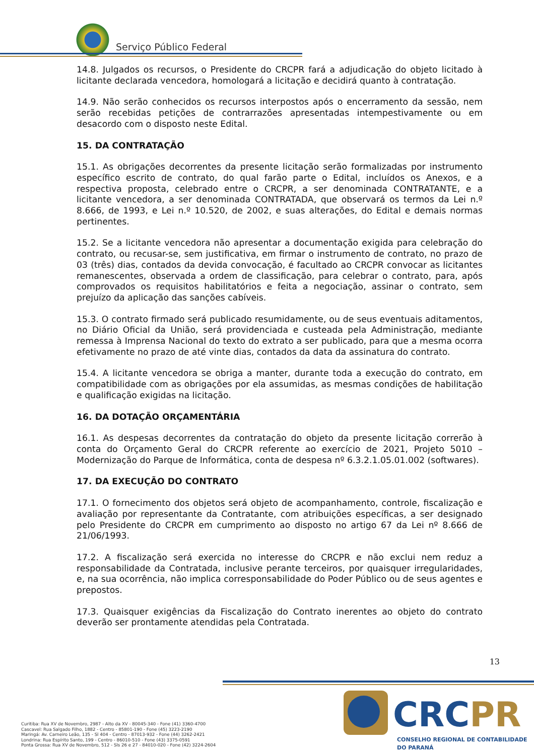Serviço Público Federal
14.8. Julgados os recursos, o Presidente do CRCPR fará a adjudicação do objeto licitado à licitante declarada vencedora, homologará a licitação e decidirá quanto à contratação.
14.9. Não serão conhecidos os recursos interpostos após o encerramento da sessão, nem serão recebidas petições de contrarrazões apresentadas intempestivamente ou em desacordo com o disposto neste Edital.
15. DA CONTRATAÇÃO
15.1. As obrigações decorrentes da presente licitação serão formalizadas por instrumento específico escrito de contrato, do qual farão parte o Edital, incluídos os Anexos, e a respectiva proposta, celebrado entre o CRCPR, a ser denominada CONTRATANTE, e a licitante vencedora, a ser denominada CONTRATADA, que observará os termos da Lei n.º 8.666, de 1993, e Lei n.º 10.520, de 2002, e suas alterações, do Edital e demais normas pertinentes.
15.2. Se a licitante vencedora não apresentar a documentação exigida para celebração do contrato, ou recusar-se, sem justificativa, em firmar o instrumento de contrato, no prazo de 03 (três) dias, contados da devida convocação, é facultado ao CRCPR convocar as licitantes remanescentes, observada a ordem de classificação, para celebrar o contrato, para, após comprovados os requisitos habilitatórios e feita a negociação, assinar o contrato, sem prejuízo da aplicação das sanções cabíveis.
15.3. O contrato firmado será publicado resumidamente, ou de seus eventuais aditamentos, no Diário Oficial da União, será providenciada e custeada pela Administração, mediante remessa à Imprensa Nacional do texto do extrato a ser publicado, para que a mesma ocorra efetivamente no prazo de até vinte dias, contados da data da assinatura do contrato.
15.4. A licitante vencedora se obriga a manter, durante toda a execução do contrato, em compatibilidade com as obrigações por ela assumidas, as mesmas condições de habilitação e qualificação exigidas na licitação.
16. DA DOTAÇÃO ORÇAMENTÁRIA
16.1. As despesas decorrentes da contratação do objeto da presente licitação correrão à conta do Orçamento Geral do CRCPR referente ao exercício de 2021, Projeto 5010 – Modernização do Parque de Informática, conta de despesa nº 6.3.2.1.05.01.002 (softwares).
17. DA EXECUÇÃO DO CONTRATO
17.1. O fornecimento dos objetos será objeto de acompanhamento, controle, fiscalização e avaliação por representante da Contratante, com atribuições específicas, a ser designado pelo Presidente do CRCPR em cumprimento ao disposto no artigo 67 da Lei nº 8.666 de 21/06/1993.
17.2. A fiscalização será exercida no interesse do CRCPR e não exclui nem reduz a responsabilidade da Contratada, inclusive perante terceiros, por quaisquer irregularidades, e, na sua ocorrência, não implica corresponsabilidade do Poder Público ou de seus agentes e prepostos.
17.3. Quaisquer exigências da Fiscalização do Contrato inerentes ao objeto do contrato deverão ser prontamente atendidas pela Contratada.
13
Curitiba: Rua XV de Novembro, 2987 - Alto da XV - 80045-340 - Fone (41) 3360-4700
Cascavel: Rua Salgado Filho, 1882 - Centro - 85801-190 - Fone (45) 3223-2190
Maringá: Av. Carneiro Leão, 135 - Sl 404 - Centro - 87013-932 - Fone (44) 3262-2421
Londrina: Rua Espírito Santo, 199 - Centro - 86010-510 - Fone (43) 3375-0591
Ponta Grossa: Rua XV de Novembro, 512 - Sls 26 e 27 - 84010-020 - Fone (42) 3224-2604
CRCPR
CONSELHO REGIONAL DE CONTABILIDADE
DO PARANÁ